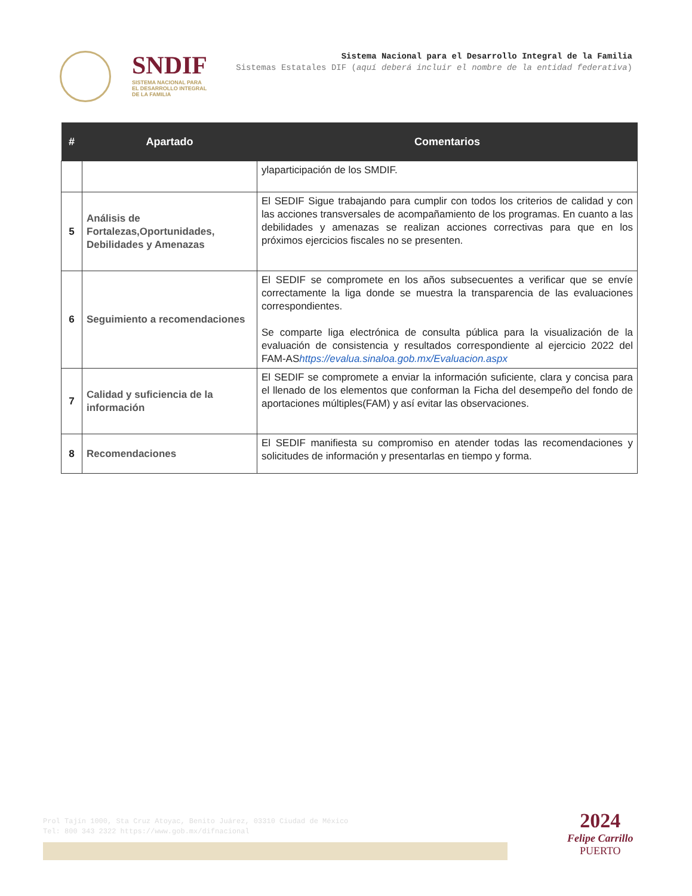SNDIF
SISTEMA NACIONAL PARA
EL DESARROLLO INTEGRAL
DE LA FAMILIA
Sistema Nacional para el Desarrollo Integral de la Familia
Sistemas Estatales DIF (aquí deberá incluir el nombre de la entidad federativa)
| # | Apartado | Comentarios |
| --- | --- | --- |
| | | ylaparticipación de los SMDIF. |
| 5 | Análisis de Fortalezas,Oportunidades, Debilidades y Amenazas | El SEDIF Sigue trabajando para cumplir con todos los criterios de calidad y con las acciones transversales de acompañamiento de los programas. En cuanto a las debilidades y amenazas se realizan acciones correctivas para que en los próximos ejercicios fiscales no se presenten. |
| 6 | Seguimiento a recomendaciones | El SEDIF se compromete en los años subsecuentes a verificar que se envíe correctamente la liga donde se muestra la transparencia de las evaluaciones correspondientes. Se comparte liga electrónica de consulta pública para la visualización de la evaluación de consistencia y resultados correspondiente al ejercicio 2022 del FAM-AS https://evalua.sinaloa.gob.mx/Evaluacion.aspx |
| 7 | Calidad y suficiencia de la información | El SEDIF se compromete a enviar la información suficiente, clara y concisa para el llenado de los elementos que conforman la Ficha del desempeño del fondo de aportaciones múltiples(FAM) y así evitar las observaciones. |
| 8 | Recomendaciones | El SEDIF manifiesta su compromiso en atender todas las recomendaciones y solicitudes de información y presentarlas en tiempo y forma. |
Prol Tajín 1000, Sta Cruz Atoyac, Benito Juárez, 03310 Ciudad de México
Tel: 800 343 2322 https://www.gob.mx/difnacional
2024
Felipe Carrillo
PUERTO